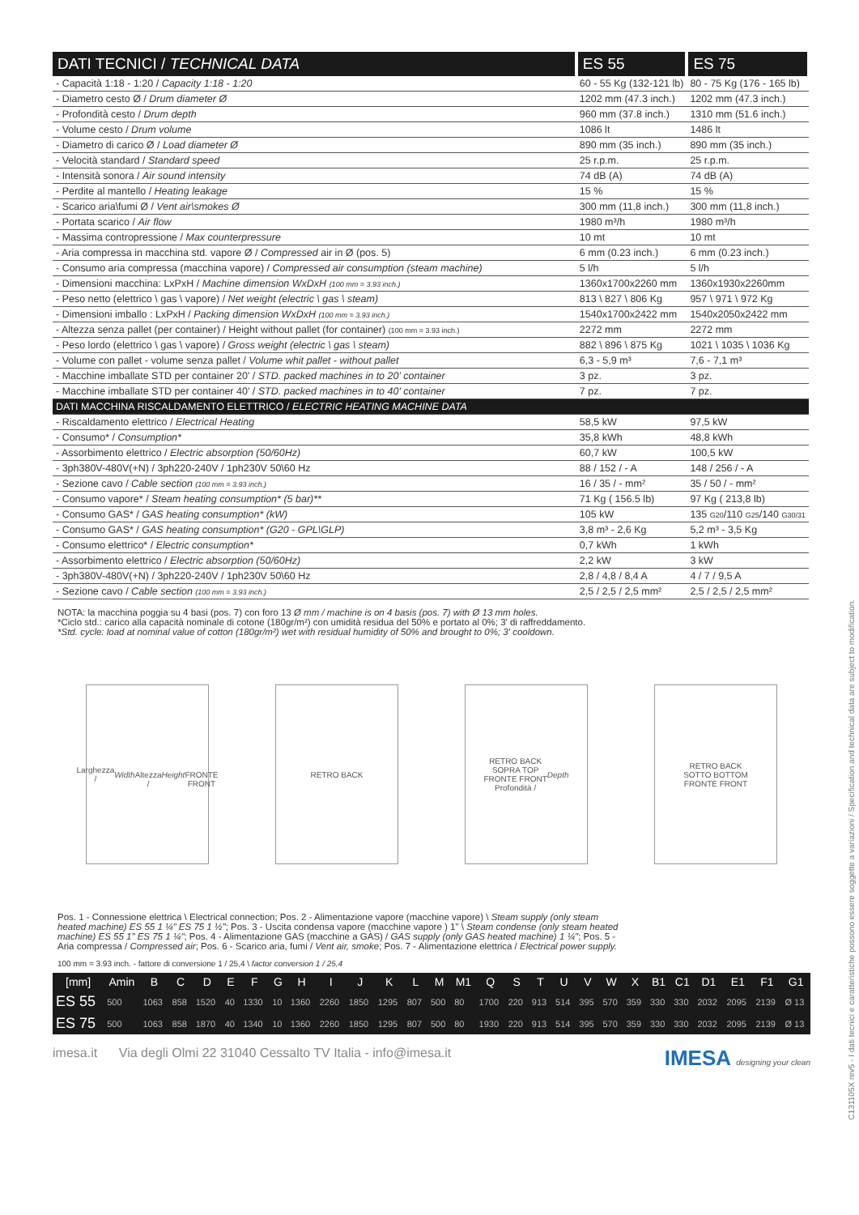| DATI TECNICI / TECHNICAL DATA | ES 55 | ES 75 |
| --- | --- | --- |
| - Capacità 1:18 - 1:20 / Capacity 1:18 - 1:20 | 60 - 55 Kg (132-121 lb) | 80 - 75 Kg (176 - 165 lb) |
| - Diametro cesto Ø / Drum diameter Ø | 1202 mm (47.3 inch.) | 1202 mm (47.3 inch.) |
| - Profondità cesto / Drum depth | 960 mm (37.8 inch.) | 1310 mm (51.6 inch.) |
| - Volume cesto / Drum volume | 1086 lt | 1486 lt |
| - Diametro di carico Ø / Load diameter Ø | 890 mm (35 inch.) | 890 mm (35 inch.) |
| - Velocità standard / Standard speed | 25 r.p.m. | 25 r.p.m. |
| - Intensità sonora / Air sound intensity | 74 dB (A) | 74 dB (A) |
| - Perdite al mantello / Heating leakage | 15 % | 15 % |
| - Scarico aria\fumi Ø / Vent air\smokes Ø | 300 mm (11,8 inch.) | 300 mm (11,8 inch.) |
| - Portata scarico / Air flow | 1980 m³/h | 1980 m³/h |
| - Massima contropressione / Max counterpressure | 10 mt | 10 mt |
| - Aria compressa in macchina std. vapore Ø / Compressed air in Ø (pos. 5) | 6 mm (0.23 inch.) | 6 mm (0.23 inch.) |
| - Consumo aria compressa (macchina vapore) / Compressed air consumption (steam machine) | 5 l/h | 5 l/h |
| - Dimensioni macchina: LxPxH / Machine dimension WxDxH (100 mm = 3.93 inch.) | 1360x1700x2260 mm | 1360x1930x2260mm |
| - Peso netto (elettrico \ gas \ vapore) / Net weight (electric \ gas \ steam) | 813 \ 827 \ 806 Kg | 957 \ 971 \ 972 Kg |
| - Dimensioni imballo : LxPxH / Packing dimension WxDxH (100 mm = 3.93 inch.) | 1540x1700x2422 mm | 1540x2050x2422 mm |
| - Altezza senza pallet (per container) / Height without pallet (for container) (100 mm = 3.93 inch.) | 2272 mm | 2272 mm |
| - Peso lordo (elettrico \ gas \ vapore) / Gross weight (electric \ gas \ steam) | 882 \ 896 \ 875 Kg | 1021 \ 1035 \ 1036 Kg |
| - Volume con pallet - volume senza pallet / Volume whit pallet - without pallet | 6,3 - 5,9 m³ | 7,6 - 7,1 m³ |
| - Macchine imballate STD per container 20' / STD. packed machines in to 20' container | 3 pz. | 3 pz. |
| - Macchine imballate STD per container 40' / STD. packed machines in to 40' container | 7 pz. | 7 pz. |
| DATI MACCHINA RISCALDAMENTO ELETTRICO / ELECTRIC HEATING MACHINE DATA | | |
| - Riscaldamento elettrico / Electrical Heating | 58,5 kW | 97,5 kW |
| - Consumo* / Consumption* | 35,8 kWh | 48,8 kWh |
| - Assorbimento elettrico / Electric absorption (50/60Hz) | 60,7 kW | 100,5 kW |
| - 3ph380V-480V(+N) / 3ph220-240V / 1ph230V 50\60 Hz | 88 / 152 / - A | 148 / 256 / - A |
| - Sezione cavo / Cable section (100 mm = 3.93 inch.) | 16 / 35 / - mm² | 35 / 50 / - mm² |
| - Consumo vapore* / Steam heating consumption* (5 bar)** | 71 Kg ( 156.5 lb) | 97 Kg ( 213,8 lb) |
| - Consumo GAS* / GAS heating consumption* (kW) | 105 kW | 135 G20 /110 G25 /140 G30/31 |
| - Consumo GAS* / GAS heating consumption* (G20 - GPL\GLP) | 3,8 m³ - 2,6 Kg | 5,2 m³ - 3,5 Kg |
| - Consumo elettrico* / Electric consumption* | 0,7 kWh | 1 kWh |
| - Assorbimento elettrico / Electric absorption (50/60Hz) | 2,2 kW | 3 kW |
| - 3ph380V-480V(+N) / 3ph220-240V / 1ph230V 50\60 Hz | 2,8 / 4,8 / 8,4 A | 4 / 7 / 9,5 A |
| - Sezione cavo / Cable section (100 mm = 3.93 inch.) | 2,5 / 2,5 / 2,5 mm² | 2,5 / 2,5 / 2,5 mm² |
NOTA: la macchina poggia su 4 basi (pos. 7) con foro 13 Ø mm / machine is on 4 basis (pos. 7) with Ø 13 mm holes.
*Ciclo std.: carico alla capacità nominale di cotone (180gr/m²) con umidità residua del 50% e portato al 0%; 3' di raffreddamento.
*Std. cycle: load at nominal value of cotton (180gr/m²) wet with residual humidity of 50% and brought to 0%; 3' cooldown.
Larghezza / Width
Altezza / Height
FRONTE FRONT
RETRO BACK
RETRO BACK
SOPRA TOP
FRONTE FRONT
Profondità / Depth
RETRO BACK
SOTTO BOTTOM
FRONTE FRONT
Pos. 1 - Connessione elettrica \ Electrical connection; Pos. 2 - Alimentazione vapore (macchine vapore) \ Steam supply (only steam heated machine) ES 55 1 ¼" ES 75 1 ½"; Pos. 3 - Uscita condensa vapore (macchine vapore ) 1" \ Steam condense (only steam heated machine) ES 55 1" ES 75 1 ¼"; Pos. 4 - Alimentazione GAS (macchine a GAS) / GAS supply (only GAS heated machine) 1 ¼"; Pos. 5 - Aria compressa / Compressed air; Pos. 6 - Scarico aria, fumi / Vent air, smoke; Pos. 7 - Alimentazione elettrica / Electrical power supply.
100 mm = 3.93 inch. - fattore di conversione 1 / 25,4 \ factor conversion 1 / 25,4
| [mm] | Amin | B | C | D | E | F | G | H | I | J | K | L | M | M1 | Q | S | T | U | V | W | X | B1 | C1 | D1 | E1 | F1 | G1 |
| --- | --- | --- | --- | --- | --- | --- | --- | --- | --- | --- | --- | --- | --- | --- | --- | --- | --- | --- | --- | --- | --- | --- | --- | --- | --- | --- | --- |
| ES 55 | 500 | 1063 | 858 | 1520 | 40 | 1330 | 10 | 1360 | 2260 | 1850 | 1295 | 807 | 500 | 80 | 1700 | 220 | 913 | 514 | 395 | 570 | 359 | 330 | 330 | 2032 | 2095 | 2139 | Ø 13 |
| ES 75 | 500 | 1063 | 858 | 1870 | 40 | 1340 | 10 | 1360 | 2260 | 1850 | 1295 | 807 | 500 | 80 | 1930 | 220 | 913 | 514 | 395 | 570 | 359 | 330 | 330 | 2032 | 2095 | 2139 | Ø 13 |
imesa.it Via degli Olmi 22 31040 Cessalto TV Italia - info@imesa.it IMESA designing your clean
C131105X rev5 - I dati tecnici e caratteristiche possono essere soggette a variazioni / Specification and technical data are subject to modification.